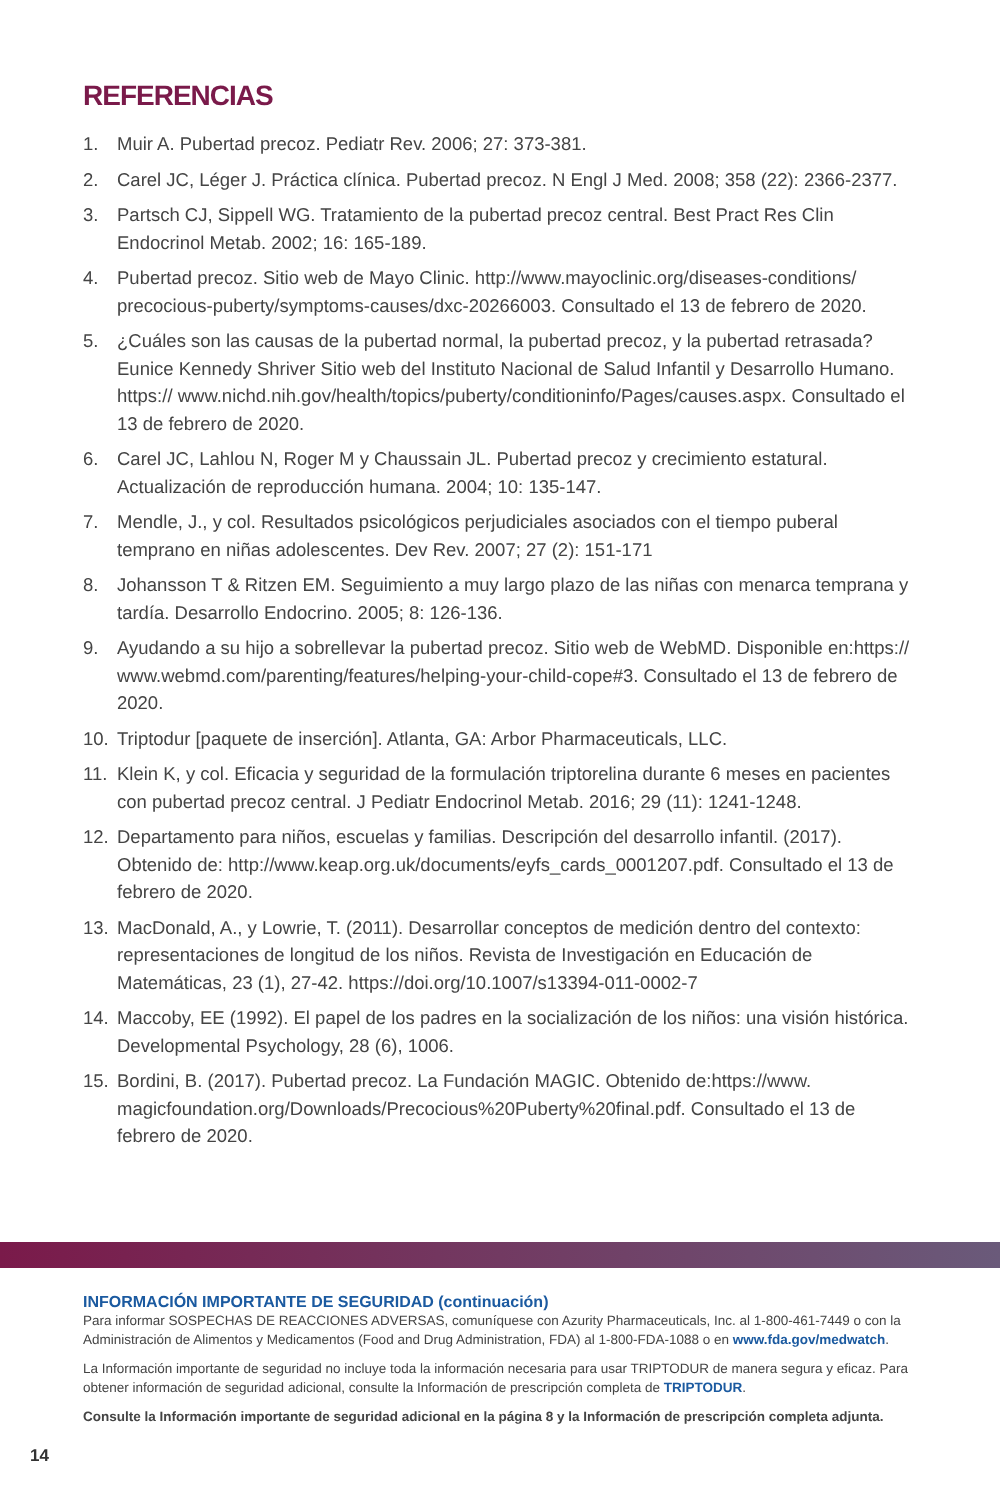REFERENCIAS
1. Muir A. Pubertad precoz. Pediatr Rev. 2006; 27: 373-381.
2. Carel JC, Léger J. Práctica clínica. Pubertad precoz. N Engl J Med. 2008; 358 (22): 2366-2377.
3. Partsch CJ, Sippell WG. Tratamiento de la pubertad precoz central. Best Pract Res Clin Endocrinol Metab. 2002; 16: 165-189.
4. Pubertad precoz. Sitio web de Mayo Clinic. http://www.mayoclinic.org/diseases-conditions/ precocious-puberty/symptoms-causes/dxc-20266003. Consultado el 13 de febrero de 2020.
5. ¿Cuáles son las causas de la pubertad normal, la pubertad precoz, y la pubertad retrasada? Eunice Kennedy Shriver Sitio web del Instituto Nacional de Salud Infantil y Desarrollo Humano. https:// www.nichd.nih.gov/health/topics/puberty/conditioninfo/Pages/causes.aspx. Consultado el 13 de febrero de 2020.
6. Carel JC, Lahlou N, Roger M y Chaussain JL. Pubertad precoz y crecimiento estatural. Actualización de reproducción humana. 2004; 10: 135-147.
7. Mendle, J., y col. Resultados psicológicos perjudiciales asociados con el tiempo puberal temprano en niñas adolescentes. Dev Rev. 2007; 27 (2): 151-171
8. Johansson T & Ritzen EM. Seguimiento a muy largo plazo de las niñas con menarca temprana y tardía. Desarrollo Endocrino. 2005; 8: 126-136.
9. Ayudando a su hijo a sobrellevar la pubertad precoz. Sitio web de WebMD. Disponible en:https:// www.webmd.com/parenting/features/helping-your-child-cope#3. Consultado el 13 de febrero de 2020.
10. Triptodur [paquete de inserción]. Atlanta, GA: Arbor Pharmaceuticals, LLC.
11. Klein K, y col. Eficacia y seguridad de la formulación triptorelina durante 6 meses en pacientes con pubertad precoz central. J Pediatr Endocrinol Metab. 2016; 29 (11): 1241-1248.
12. Departamento para niños, escuelas y familias. Descripción del desarrollo infantil. (2017). Obtenido de: http://www.keap.org.uk/documents/eyfs_cards_0001207.pdf. Consultado el 13 de febrero de 2020.
13. MacDonald, A., y Lowrie, T. (2011). Desarrollar conceptos de medición dentro del contexto: representaciones de longitud de los niños. Revista de Investigación en Educación de Matemáticas, 23 (1), 27-42. https://doi.org/10.1007/s13394-011-0002-7
14. Maccoby, EE (1992). El papel de los padres en la socialización de los niños: una visión histórica. Developmental Psychology, 28 (6), 1006.
15. Bordini, B. (2017). Pubertad precoz. La Fundación MAGIC. Obtenido de:https://www. magicfoundation.org/Downloads/Precocious%20Puberty%20final.pdf. Consultado el 13 de febrero de 2020.
INFORMACIÓN IMPORTANTE DE SEGURIDAD (continuación)
Para informar SOSPECHAS DE REACCIONES ADVERSAS, comuníquese con Azurity Pharmaceuticals, Inc. al 1-800-461-7449 o con la Administración de Alimentos y Medicamentos (Food and Drug Administration, FDA) al 1-800-FDA-1088 o en www.fda.gov/medwatch.
La Información importante de seguridad no incluye toda la información necesaria para usar TRIPTODUR de manera segura y eficaz. Para obtener información de seguridad adicional, consulte la Información de prescripción completa de TRIPTODUR.
Consulte la Información importante de seguridad adicional en la página 8 y la Información de prescripción completa adjunta.
14